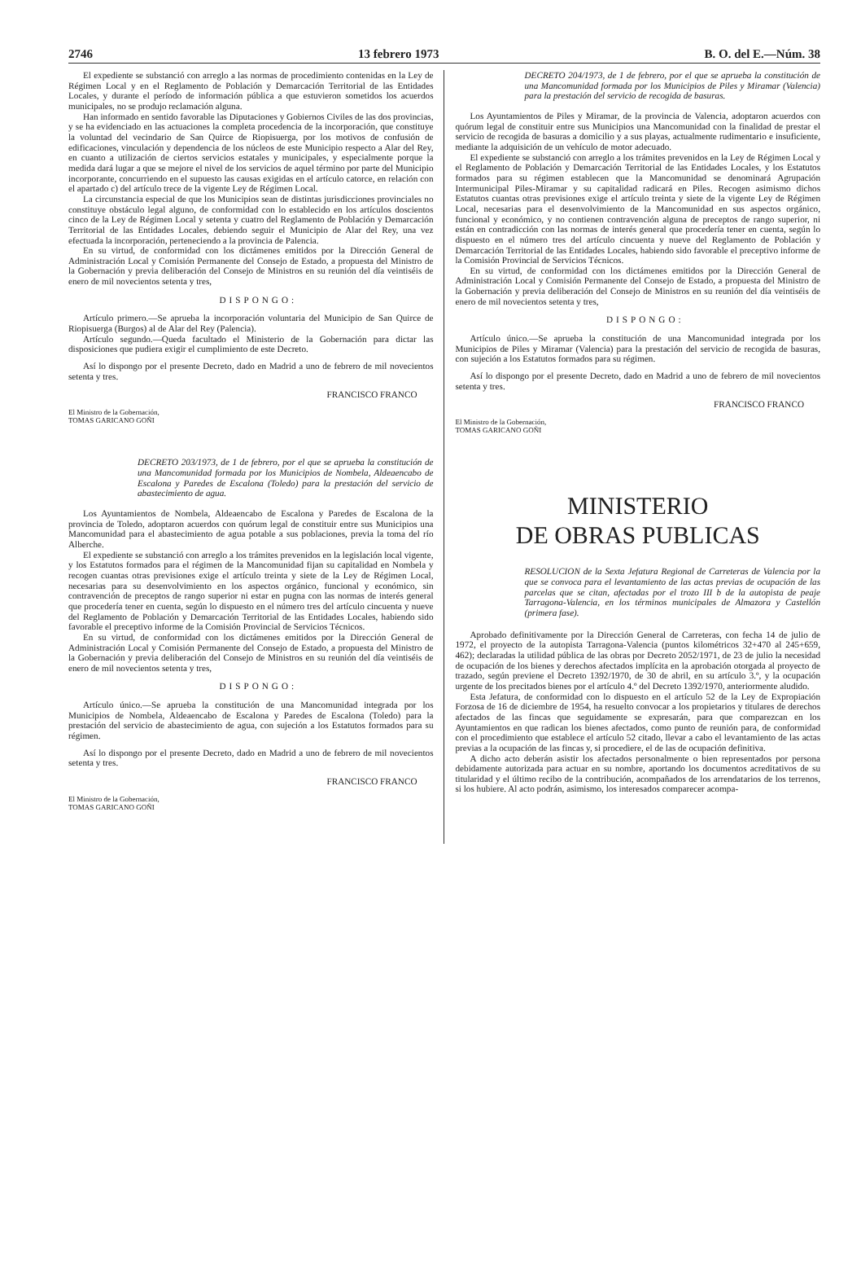2746 13 febrero 1973 B. O. del E.—Núm. 38
El expediente se substanció con arreglo a las normas de procedimiento contenidas en la Ley de Régimen Local y en el Reglamento de Población y Demarcación Territorial de las Entidades Locales, y durante el período de información pública a que estuvieron sometidos los acuerdos municipales, no se produjo reclamación alguna.
Han informado en sentido favorable las Diputaciones y Gobiernos Civiles de las dos provincias, y se ha evidenciado en las actuaciones la completa procedencia de la incorporación, que constituye la voluntad del vecindario de San Quirce de Riopisuerga, por los motivos de confusión de edificaciones, vinculación y dependencia de los núcleos de este Municipio respecto a Alar del Rey, en cuanto a utilización de ciertos servicios estatales y municipales, y especialmente porque la medida dará lugar a que se mejore el nivel de los servicios de aquel término por parte del Municipio incorporante, concurriendo en el supuesto las causas exigidas en el artículo catorce, en relación con el apartado c) del artículo trece de la vigente Ley de Régimen Local.
La circunstancia especial de que los Municipios sean de distintas jurisdicciones provinciales no constituye obstáculo legal alguno, de conformidad con lo establecido en los artículos doscientos cinco de la Ley de Régimen Local y setenta y cuatro del Reglamento de Población y Demarcación Territorial de las Entidades Locales, debiendo seguir el Municipio de Alar del Rey, una vez efectuada la incorporación, perteneciendo a la provincia de Palencia.
En su virtud, de conformidad con los dictámenes emitidos por la Dirección General de Administración Local y Comisión Permanente del Consejo de Estado, a propuesta del Ministro de la Gobernación y previa deliberación del Consejo de Ministros en su reunión del día veintiséis de enero de mil novecientos setenta y tres,
DISPONGO:
Artículo primero.—Se aprueba la incorporación voluntaria del Municipio de San Quirce de Riopisuerga (Burgos) al de Alar del Rey (Palencia).
Artículo segundo.—Queda facultado el Ministerio de la Gobernación para dictar las disposiciones que pudiera exigir el cumplimiento de este Decreto.
Así lo dispongo por el presente Decreto, dado en Madrid a uno de febrero de mil novecientos setenta y tres.
FRANCISCO FRANCO
El Ministro de la Gobernación,
TOMAS GARICANO GOÑI
DECRETO 203/1973, de 1 de febrero, por el que se aprueba la constitución de una Mancomunidad formada por los Municipios de Nombela, Aldeaencabo de Escalona y Paredes de Escalona (Toledo) para la prestación del servicio de abastecimiento de agua.
Los Ayuntamientos de Nombela, Aldeaencabo de Escalona y Paredes de Escalona de la provincia de Toledo, adoptaron acuerdos con quórum legal de constituir entre sus Municipios una Mancomunidad para el abastecimiento de agua potable a sus poblaciones, previa la toma del río Alberche.
El expediente se substanció con arreglo a los trámites prevenidos en la legislación local vigente, y los Estatutos formados para el régimen de la Mancomunidad fijan su capitalidad en Nombela y recogen cuantas otras previsiones exige el artículo treinta y siete de la Ley de Régimen Local, necesarias para su desenvolvimiento en los aspectos orgánico, funcional y económico, sin contravención de preceptos de rango superior ni estar en pugna con las normas de interés general que procedería tener en cuenta, según lo dispuesto en el número tres del artículo cincuenta y nueve del Reglamento de Población y Demarcación Territorial de las Entidades Locales, habiendo sido favorable el preceptivo informe de la Comisión Provincial de Servicios Técnicos.
En su virtud, de conformidad con los dictámenes emitidos por la Dirección General de Administración Local y Comisión Permanente del Consejo de Estado, a propuesta del Ministro de la Gobernación y previa deliberación del Consejo de Ministros en su reunión del día veintiséis de enero de mil novecientos setenta y tres,
DISPONGO:
Artículo único.—Se aprueba la constitución de una Mancomunidad integrada por los Municipios de Nombela, Aldeaencabo de Escalona y Paredes de Escalona (Toledo) para la prestación del servicio de abastecimiento de agua, con sujeción a los Estatutos formados para su régimen.
Así lo dispongo por el presente Decreto, dado en Madrid a uno de febrero de mil novecientos setenta y tres.
FRANCISCO FRANCO
El Ministro de la Gobernación,
TOMAS GARICANO GOÑI
DECRETO 204/1973, de 1 de febrero, por el que se aprueba la constitución de una Mancomunidad formada por los Municipios de Piles y Miramar (Valencia) para la prestación del servicio de recogida de basuras.
Los Ayuntamientos de Piles y Miramar, de la provincia de Valencia, adoptaron acuerdos con quórum legal de constituir entre sus Municipios una Mancomunidad con la finalidad de prestar el servicio de recogida de basuras a domicilio y a sus playas, actualmente rudimentario e insuficiente, mediante la adquisición de un vehículo de motor adecuado.
El expediente se substanció con arreglo a los trámites prevenidos en la Ley de Régimen Local y el Reglamento de Población y Demarcación Territorial de las Entidades Locales, y los Estatutos formados para su régimen establecen que la Mancomunidad se denominará Agrupación Intermunicipal Piles-Miramar y su capitalidad radicará en Piles. Recogen asimismo dichos Estatutos cuantas otras previsiones exige el artículo treinta y siete de la vigente Ley de Régimen Local, necesarias para el desenvolvimiento de la Mancomunidad en sus aspectos orgánico, funcional y económico, y no contienen contravención alguna de preceptos de rango superior, ni están en contradicción con las normas de interés general que procedería tener en cuenta, según lo dispuesto en el número tres del artículo cincuenta y nueve del Reglamento de Población y Demarcación Territorial de las Entidades Locales, habiendo sido favorable el preceptivo informe de la Comisión Provincial de Servicios Técnicos.
En su virtud, de conformidad con los dictámenes emitidos por la Dirección General de Administración Local y Comisión Permanente del Consejo de Estado, a propuesta del Ministro de la Gobernación y previa deliberación del Consejo de Ministros en su reunión del día veintiséis de enero de mil novecientos setenta y tres,
DISPONGO:
Artículo único.—Se aprueba la constitución de una Mancomunidad integrada por los Municipios de Piles y Miramar (Valencia) para la prestación del servicio de recogida de basuras, con sujeción a los Estatutos formados para su régimen.
Así lo dispongo por el presente Decreto, dado en Madrid a uno de febrero de mil novecientos setenta y tres.
FRANCISCO FRANCO
El Ministro de la Gobernación,
TOMAS GARICANO GOÑI
MINISTERIO
DE OBRAS PUBLICAS
RESOLUCION de la Sexta Jefatura Regional de Carreteras de Valencia por la que se convoca para el levantamiento de las actas previas de ocupación de las parcelas que se citan, afectadas por el trozo III b de la autopista de peaje Tarragona-Valencia, en los términos municipales de Almazora y Castellón (primera fase).
Aprobado definitivamente por la Dirección General de Carreteras, con fecha 14 de julio de 1972, el proyecto de la autopista Tarragona-Valencia (puntos kilométricos 32+470 al 245+659, 462); declaradas la utilidad pública de las obras por Decreto 2052/1971, de 23 de julio la necesidad de ocupación de los bienes y derechos afectados implícita en la aprobación otorgada al proyecto de trazado, según previene el Decreto 1392/1970, de 30 de abril, en su artículo 3.º, y la ocupación urgente de los precitados bienes por el artículo 4.º del Decreto 1392/1970, anteriormente aludido.
Esta Jefatura, de conformidad con lo dispuesto en el artículo 52 de la Ley de Expropiación Forzosa de 16 de diciembre de 1954, ha resuelto convocar a los propietarios y titulares de derechos afectados de las fincas que seguidamente se expresarán, para que comparezcan en los Ayuntamientos en que radican los bienes afectados, como punto de reunión para, de conformidad con el procedimiento que establece el artículo 52 citado, llevar a cabo el levantamiento de las actas previas a la ocupación de las fincas y, si procediere, el de las de ocupación definitiva.
A dicho acto deberán asistir los afectados personalmente o bien representados por persona debidamente autorizada para actuar en su nombre, aportando los documentos acreditativos de su titularidad y el último recibo de la contribución, acompañados de los arrendatarios de los terrenos, si los hubiere. Al acto podrán, asimismo, los interesados comparecer acompa-